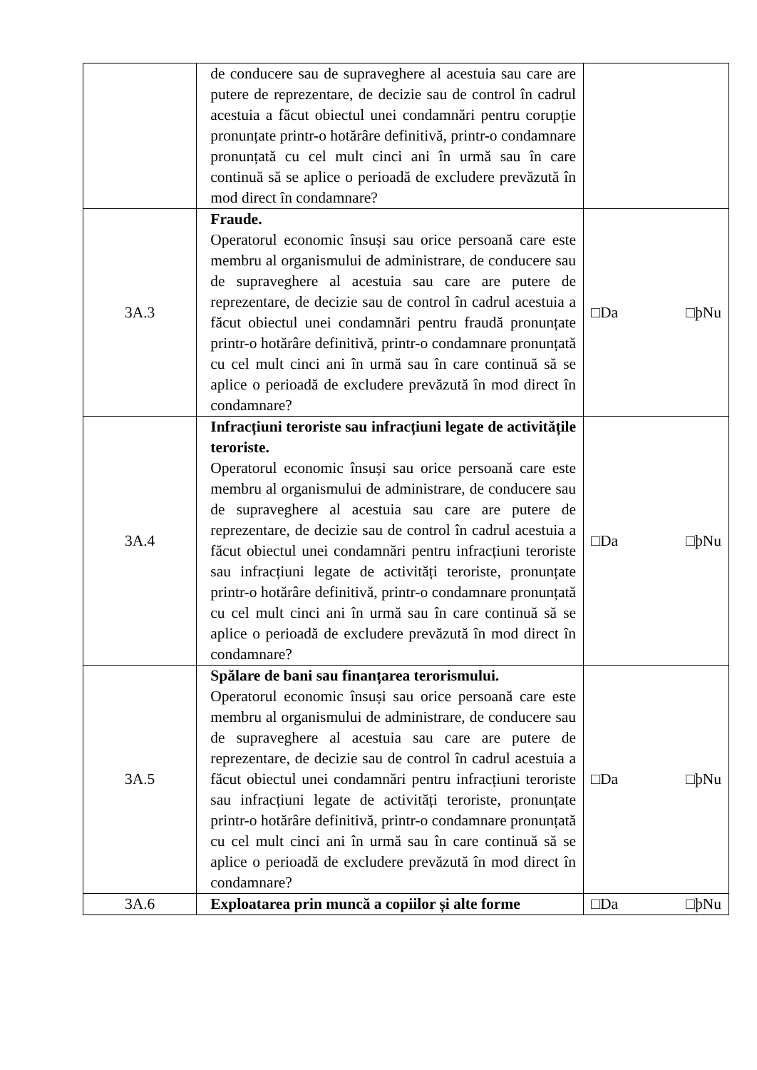| | de conducere sau de supraveghere al acestuia sau care are putere de reprezentare, de decizie sau de control în cadrul acestuia a făcut obiectul unei condamnări pentru corupție pronunțate printr-o hotărâre definitivă, printr-o condamnare pronunțată cu cel mult cinci ani în urmă sau în care continuă să se aplice o perioadă de excludere prevăzută în mod direct în condamnare? | |
| 3A.3 | Fraude. Operatorul economic însuși sau orice persoană care este membru al organismului de administrare, de conducere sau de supraveghere al acestuia sau care are putere de reprezentare, de decizie sau de control în cadrul acestuia a făcut obiectul unei condamnări pentru fraudă pronunțate printr-o hotărâre definitivă, printr-o condamnare pronunțată cu cel mult cinci ani în urmă sau în care continuă să se aplice o perioadă de excludere prevăzută în mod direct în condamnare? | □Da □þNu |
| 3A.4 | Infracțiuni teroriste sau infracțiuni legate de activitățile teroriste. Operatorul economic însuși sau orice persoană care este membru al organismului de administrare, de conducere sau de supraveghere al acestuia sau care are putere de reprezentare, de decizie sau de control în cadrul acestuia a făcut obiectul unei condamnări pentru infracțiuni teroriste sau infracțiuni legate de activități teroriste, pronunțate printr-o hotărâre definitivă, printr-o condamnare pronunțată cu cel mult cinci ani în urmă sau în care continuă să se aplice o perioadă de excludere prevăzută în mod direct în condamnare? | □Da □þNu |
| 3A.5 | Spălare de bani sau finanțarea terorismului. Operatorul economic însuși sau orice persoană care este membru al organismului de administrare, de conducere sau de supraveghere al acestuia sau care are putere de reprezentare, de decizie sau de control în cadrul acestuia a făcut obiectul unei condamnări pentru infracțiuni teroriste sau infracțiuni legate de activități teroriste, pronunțate printr-o hotărâre definitivă, printr-o condamnare pronunțată cu cel mult cinci ani în urmă sau în care continuă să se aplice o perioadă de excludere prevăzută în mod direct în condamnare? | □Da □þNu |
| 3A.6 | Exploatarea prin muncă a copiilor și alte forme | □Da □þNu |